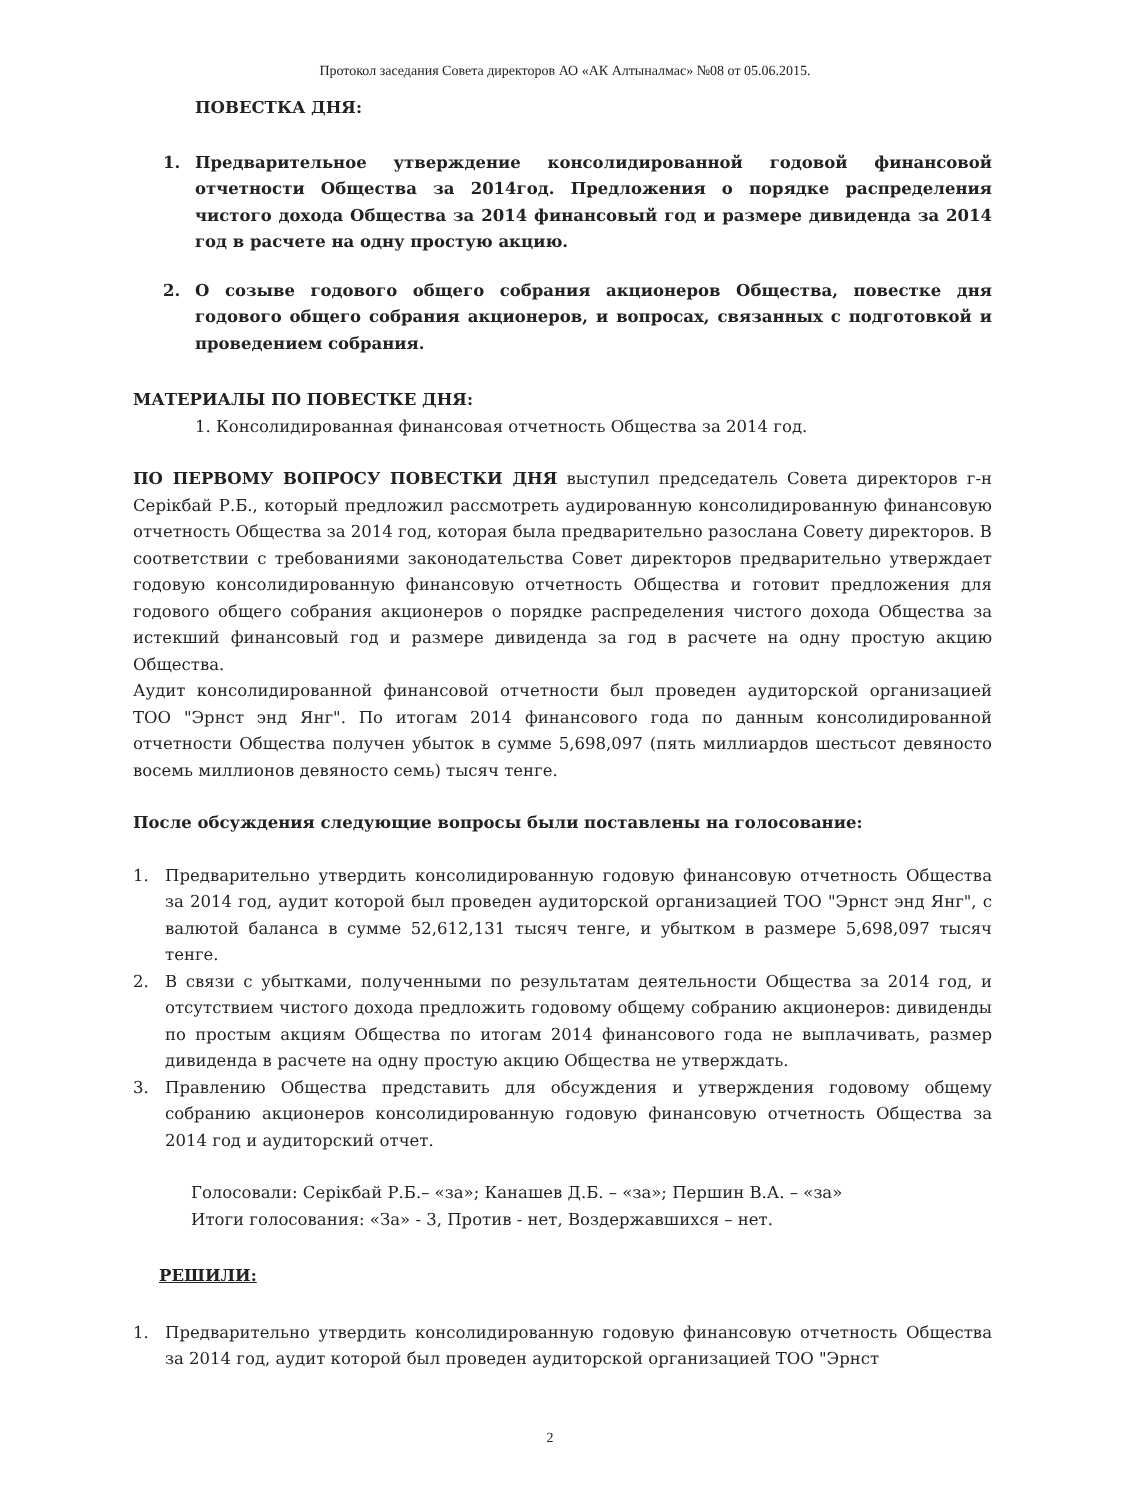Протокол заседания Совета директоров АО «АК Алтыналмас» №08 от 05.06.2015.
ПОВЕСТКА ДНЯ:
1. Предварительное утверждение консолидированной годовой финансовой отчетности Общества за 2014год. Предложения о порядке распределения чистого дохода Общества за 2014 финансовый год и размере дивиденда за 2014 год в расчете на одну простую акцию.
2. О созыве годового общего собрания акционеров Общества, повестке дня годового общего собрания акционеров, и вопросах, связанных с подготовкой и проведением собрания.
МАТЕРИАЛЫ ПО ПОВЕСТКЕ ДНЯ:
1. Консолидированная финансовая отчетность Общества за 2014 год.
ПО ПЕРВОМУ ВОПРОСУ ПОВЕСТКИ ДНЯ выступил председатель Совета директоров г-н Серікбай Р.Б., который предложил рассмотреть аудированную консолидированную финансовую отчетность Общества за 2014 год, которая была предварительно разослана Совету директоров. В соответствии с требованиями законодательства Совет директоров предварительно утверждает годовую консолидированную финансовую отчетность Общества и готовит предложения для годового общего собрания акционеров о порядке распределения чистого дохода Общества за истекший финансовый год и размере дивиденда за год в расчете на одну простую акцию Общества.
Аудит консолидированной финансовой отчетности был проведен аудиторской организацией ТОО "Эрнст энд Янг". По итогам 2014 финансового года по данным консолидированной отчетности Общества получен убыток в сумме 5,698,097 (пять миллиардов шестьсот девяносто восемь миллионов девяносто семь) тысяч тенге.
После обсуждения следующие вопросы были поставлены на голосование:
1. Предварительно утвердить консолидированную годовую финансовую отчетность Общества за 2014 год, аудит которой был проведен аудиторской организацией ТОО "Эрнст энд Янг", с валютой баланса в сумме 52,612,131 тысяч тенге, и убытком в размере 5,698,097 тысяч тенге.
2. В связи с убытками, полученными по результатам деятельности Общества за 2014 год, и отсутствием чистого дохода предложить годовому общему собранию акционеров: дивиденды по простым акциям Общества по итогам 2014 финансового года не выплачивать, размер дивиденда в расчете на одну простую акцию Общества не утверждать.
3. Правлению Общества представить для обсуждения и утверждения годовому общему собранию акционеров консолидированную годовую финансовую отчетность Общества за 2014 год и аудиторский отчет.
Голосовали: Серікбай Р.Б.– «за»; Канашев Д.Б. – «за»; Першин В.А. – «за»
Итоги голосования: «За» - 3, Против - нет, Воздержавшихся – нет.
РЕШИЛИ:
1. Предварительно утвердить консолидированную годовую финансовую отчетность Общества за 2014 год, аудит которой был проведен аудиторской организацией ТОО "Эрнст
2